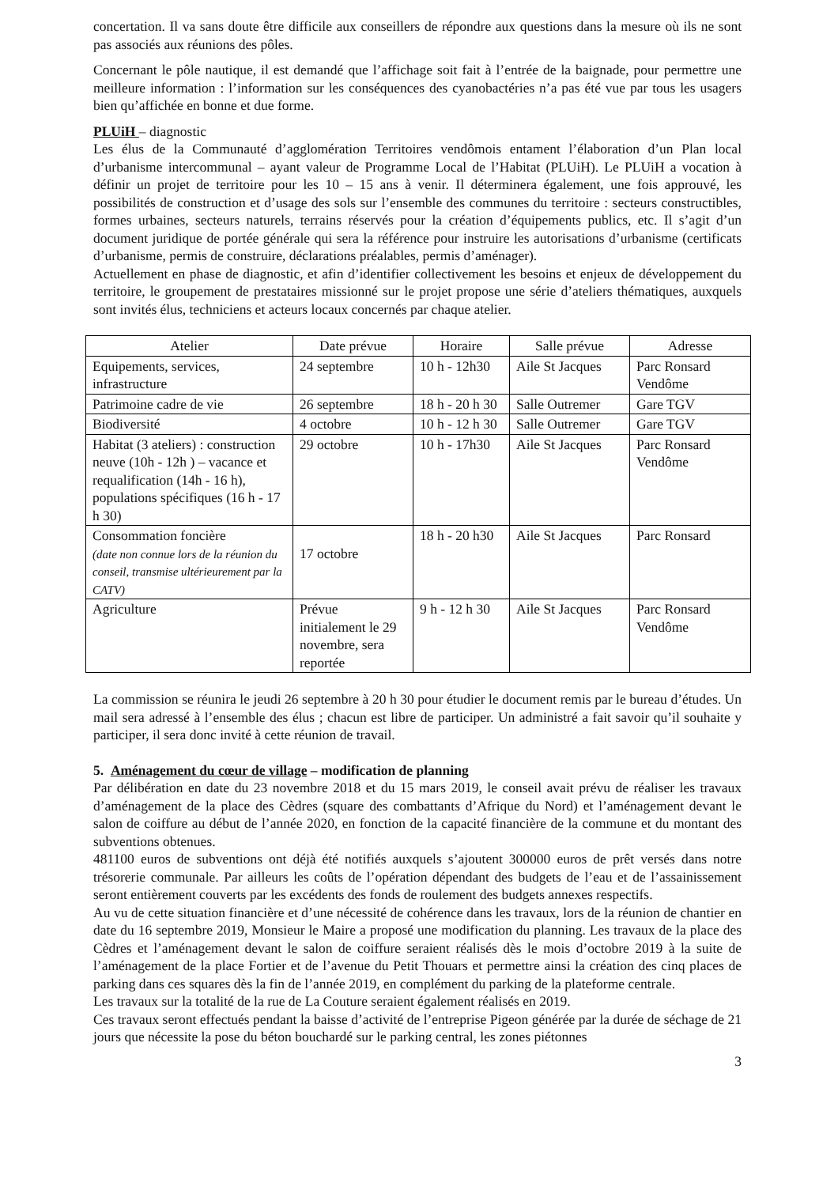concertation. Il va sans doute être difficile aux conseillers de répondre aux questions dans la mesure où ils ne sont pas associés aux réunions des pôles.
Concernant le pôle nautique, il est demandé que l’affichage soit fait à l’entrée de la baignade, pour permettre une meilleure information : l’information sur les conséquences des cyanobactéries n’a pas été vue par tous les usagers bien qu’affichée en bonne et due forme.
PLUiH – diagnostic
Les élus de la Communauté d’agglomération Territoires vendômois entament l’élaboration d’un Plan local d’urbanisme intercommunal – ayant valeur de Programme Local de l’Habitat (PLUiH). Le PLUiH a vocation à définir un projet de territoire pour les 10 – 15 ans à venir. Il déterminera également, une fois approuvé, les possibilités de construction et d’usage des sols sur l’ensemble des communes du territoire : secteurs constructibles, formes urbaines, secteurs naturels, terrains réservés pour la création d’équipements publics, etc. Il s’agit d’un document juridique de portée générale qui sera la référence pour instruire les autorisations d’urbanisme (certificats d’urbanisme, permis de construire, déclarations préalables, permis d’aménager).
Actuellement en phase de diagnostic, et afin d’identifier collectivement les besoins et enjeux de développement du territoire, le groupement de prestataires missionné sur le projet propose une série d’ateliers thématiques, auxquels sont invités élus, techniciens et acteurs locaux concernés par chaque atelier.
| Atelier | Date prévue | Horaire | Salle prévue | Adresse |
| --- | --- | --- | --- | --- |
| Equipements, services, infrastructure | 24 septembre | 10 h - 12h30 | Aile St Jacques | Parc Ronsard Vendôme |
| Patrimoine cadre de vie | 26 septembre | 18 h - 20 h 30 | Salle Outremer | Gare TGV |
| Biodiversité | 4 octobre | 10 h - 12 h 30 | Salle Outremer | Gare TGV |
| Habitat (3 ateliers) : construction neuve (10h - 12h ) – vacance et requalification (14h - 16 h), populations spécifiques (16 h - 17 h 30) | 29 octobre | 10 h - 17h30 | Aile St Jacques | Parc Ronsard Vendôme |
| Consommation foncière (date non connue lors de la réunion du conseil, transmise ultérieurement par la CATV) | 17 octobre | 18 h - 20 h30 | Aile St Jacques | Parc Ronsard |
| Agriculture | Prévue initialement le 29 novembre, sera reportée | 9 h - 12 h 30 | Aile St Jacques | Parc Ronsard Vendôme |
La commission se réunira le jeudi 26 septembre à 20 h 30 pour étudier le document remis par le bureau d’études. Un mail sera adressé à l’ensemble des élus ; chacun est libre de participer. Un administré a fait savoir qu’il souhaite y participer, il sera donc invité à cette réunion de travail.
5. Aménagement du cœur de village – modification de planning
Par délibération en date du 23 novembre 2018 et du 15 mars 2019, le conseil avait prévu de réaliser les travaux d’aménagement de la place des Cèdres (square des combattants d’Afrique du Nord) et l’aménagement devant le salon de coiffure au début de l’année 2020, en fonction de la capacité financière de la commune et du montant des subventions obtenues.
481100 euros de subventions ont déjà été notifiés auxquels s’ajoutent 300000 euros de prêt versés dans notre trésorerie communale. Par ailleurs les coûts de l’opération dépendant des budgets de l’eau et de l’assainissement seront entièrement couverts par les excédents des fonds de roulement des budgets annexes respectifs.
Au vu de cette situation financière et d’une nécessité de cohérence dans les travaux, lors de la réunion de chantier en date du 16 septembre 2019, Monsieur le Maire a proposé une modification du planning. Les travaux de la place des Cèdres et l’aménagement devant le salon de coiffure seraient réalisés dès le mois d’octobre 2019 à la suite de l’aménagement de la place Fortier et de l’avenue du Petit Thouars et permettre ainsi la création des cinq places de parking dans ces squares dès la fin de l’année 2019, en complément du parking de la plateforme centrale.
Les travaux sur la totalité de la rue de La Couture seraient également réalisés en 2019.
Ces travaux seront effectués pendant la baisse d’activité de l’entreprise Pigeon générée par la durée de séchage de 21 jours que nécessite la pose du béton bouchardé sur le parking central, les zones piétonnes
3